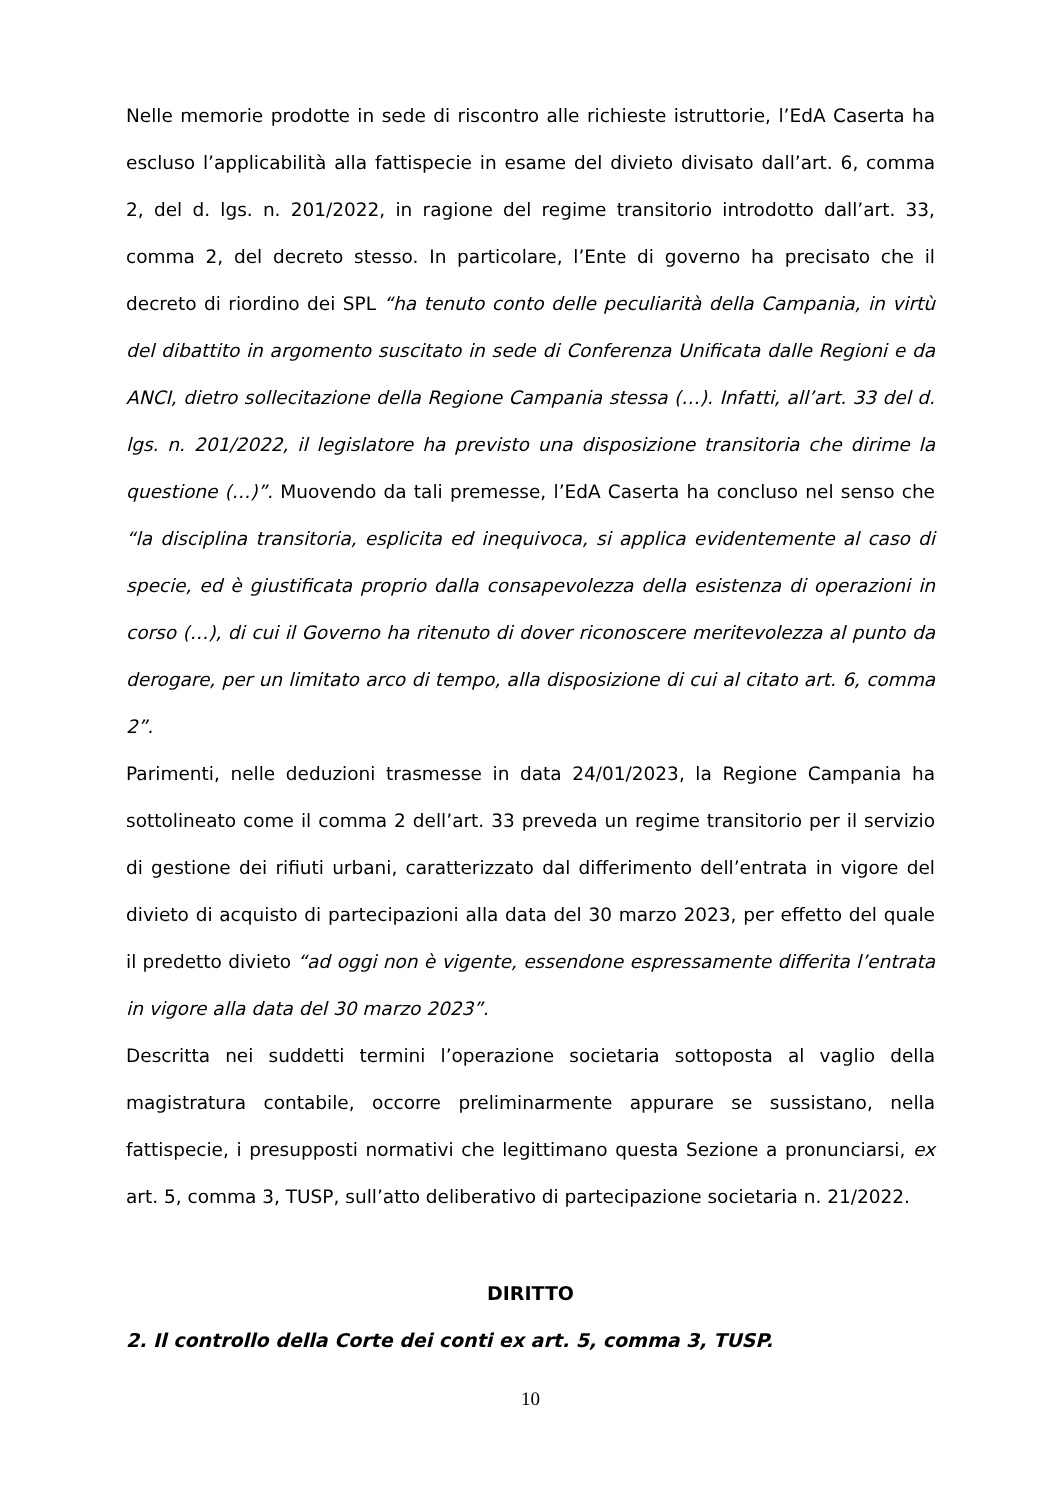Nelle memorie prodotte in sede di riscontro alle richieste istruttorie, l’EdA Caserta ha escluso l’applicabilità alla fattispecie in esame del divieto divisato dall’art. 6, comma 2, del d. lgs. n. 201/2022, in ragione del regime transitorio introdotto dall’art. 33, comma 2, del decreto stesso. In particolare, l’Ente di governo ha precisato che il decreto di riordino dei SPL “ha tenuto conto delle peculiarità della Campania, in virtù del dibattito in argomento suscitato in sede di Conferenza Unificata dalle Regioni e da ANCI, dietro sollecitazione della Regione Campania stessa (…). Infatti, all’art. 33 del d. lgs. n. 201/2022, il legislatore ha previsto una disposizione transitoria che dirime la questione (…)”. Muovendo da tali premesse, l’EdA Caserta ha concluso nel senso che “la disciplina transitoria, esplicita ed inequivoca, si applica evidentemente al caso di specie, ed è giustificata proprio dalla consapevolezza della esistenza di operazioni in corso (…), di cui il Governo ha ritenuto di dover riconoscere meritevolezza al punto da derogare, per un limitato arco di tempo, alla disposizione di cui al citato art. 6, comma 2”.
Parimenti, nelle deduzioni trasmesse in data 24/01/2023, la Regione Campania ha sottolineato come il comma 2 dell’art. 33 preveda un regime transitorio per il servizio di gestione dei rifiuti urbani, caratterizzato dal differimento dell’entrata in vigore del divieto di acquisto di partecipazioni alla data del 30 marzo 2023, per effetto del quale il predetto divieto “ad oggi non è vigente, essendone espressamente differita l’entrata in vigore alla data del 30 marzo 2023”.
Descritta nei suddetti termini l’operazione societaria sottoposta al vaglio della magistratura contabile, occorre preliminarmente appurare se sussistano, nella fattispecie, i presupposti normativi che legittimano questa Sezione a pronunciarsi, ex art. 5, comma 3, TUSP, sull’atto deliberativo di partecipazione societaria n. 21/2022.
DIRITTO
2. Il controllo della Corte dei conti ex art. 5, comma 3, TUSP.
10